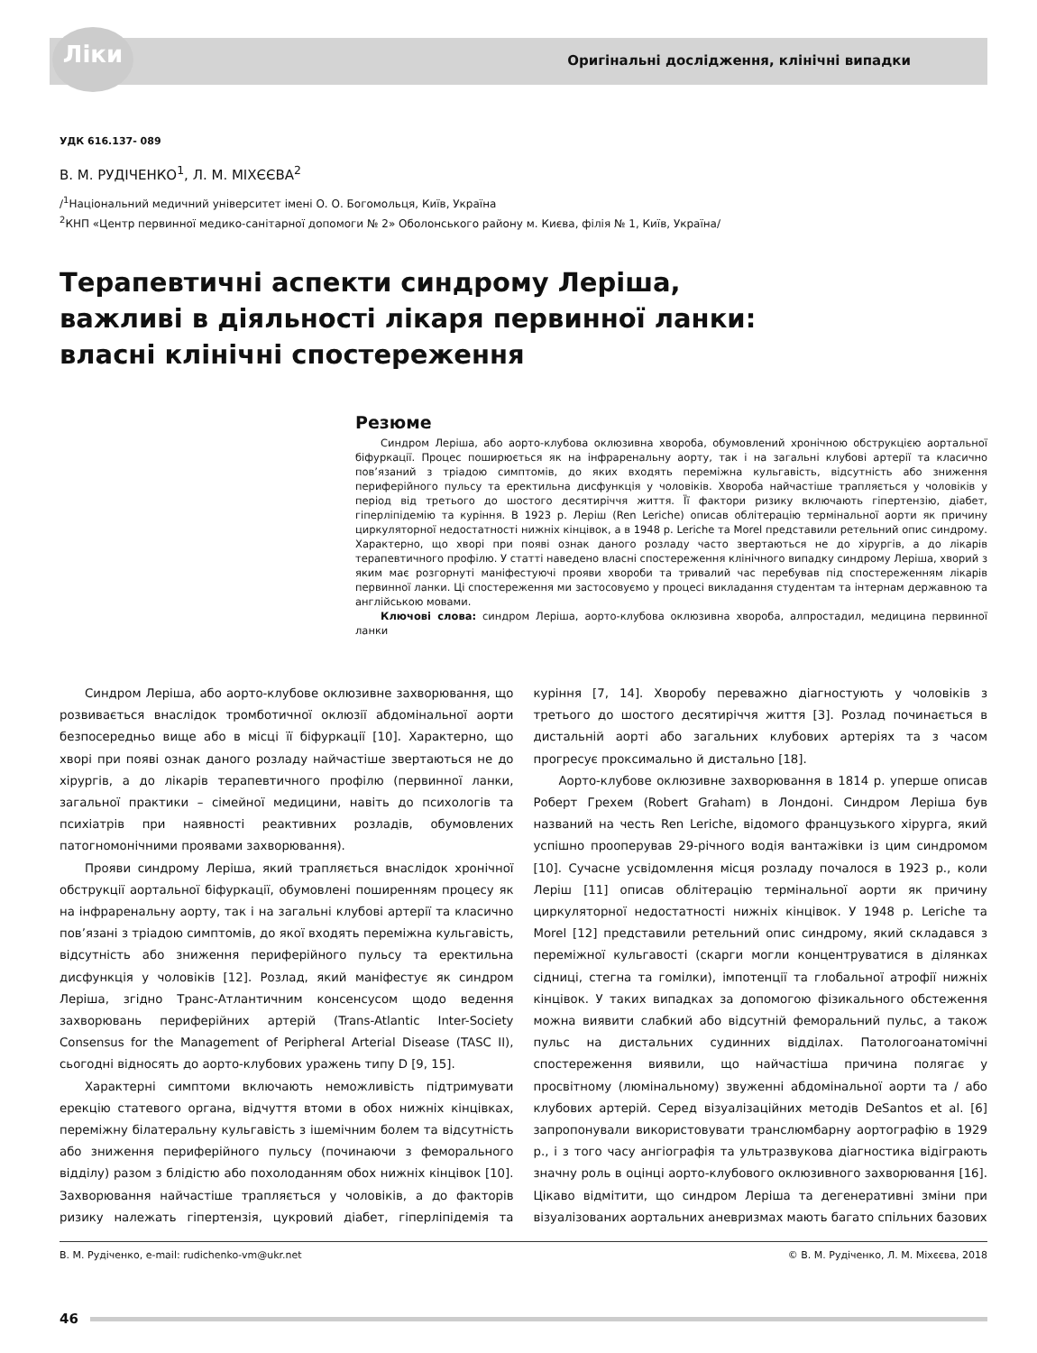Ліки
Оригінальні дослідження, клінічні випадки
УДК 616.137- 089
В. М. РУДІЧЕНКО<sup>1</sup>, Л. М. МІХЄЄВА<sup>2</sup>
/<sup>1</sup>Національний медичний університет імені О. О. Богомольця, Київ, Україна
<sup>2</sup> КНП «Центр первинної медико-санітарної допомоги № 2» Оболонського району м. Києва, філія № 1, Київ, Україна/
Терапевтичні аспекти синдрому Леріша,
важливі в діяльності лікаря первинної ланки:
власні клінічні спостереження
Резюме
Синдром Леріша, або аорто-клубова оклюзивна хвороба, обумовлений хронічною обструкцією аортальної біфуркації. Процес поширюється як на інфраренальну аорту, так і на загальні клубові артерії та класично пов’язаний з тріадою симптомів, до яких входять переміжна кульгавість, відсутність або зниження периферійного пульсу та еректильна дисфункція у чоловіків. Хвороба найчастіше трапляється у чоловіків у період від третього до шостого десятиріччя життя. Її фактори ризику включають гіпертензію, діабет, гіперліпідемію та куріння. В 1923 р. Леріш (Ren Leriche) описав облітерацію термінальної аорти як причину циркуляторної недостатності нижніх кінцівок, а в 1948 р. Leriche та Morel представили ретельний опис синдрому. Характерно, що хворі при появі ознак даного розладу часто звертаються не до хірургів, а до лікарів терапевтичного профілю. У статті наведено власні спостереження клінічного випадку синдрому Леріша, хворий з яким має розгорнуті маніфестуючі прояви хвороби та тривалий час перебував під спостереженням лікарів первинної ланки. Ці спостереження ми застосовуємо у процесі викладання студентам та інтернам державною та англійською мовами.
Ключові слова: синдром Леріша, аорто-клубова оклюзивна хвороба, алпростадил, медицина первинної ланки
Синдром Леріша, або аорто-клубове оклюзивне захворювання, що розвивається внаслідок тромботичної оклюзії абдомінальної аорти безпосередньо вище або в місці її біфуркації [10]. Характерно, що хворі при появі ознак даного розладу найчастіше звертаються не до хірургів, а до лікарів терапевтичного профілю (первинної ланки, загальної практики – сімейної медицини, навіть до психологів та психіатрів при наявності реактивних розладів, обумовлених патогномонічними проявами захворювання).
Прояви синдрому Леріша, який трапляється внаслідок хронічної обструкції аортальної біфуркації, обумовлені поширенням процесу як на інфраренальну аорту, так і на загальні клубові артерії та класично пов’язані з тріадою симптомів, до якої входять переміжна кульгавість, відсутність або зниження периферійного пульсу та еректильна дисфункція у чоловіків [12]. Розлад, який маніфестує як синдром Леріша, згідно Транс-Атлантичним консенсусом щодо ведення захворювань периферійних артерій (Trans-Atlantic Inter-Society Consensus for the Management of Peripheral Arterial Disease (TASC II), сьогодні відносять до аорто-клубових уражень типу D [9, 15].
Характерні симптоми включають неможливість підтримувати ерекцію статевого органа, відчуття втоми в обох нижніх кінцівках, переміжну білатеральну кульгавість з ішемічним болем та відсутність або зниження периферійного пульсу (починаючи з феморального відділу) разом з блідістю або похолоданням обох нижніх кінцівок [10]. Захворювання найчастіше трапляється у чоловіків, а до факторів ризику належать гіпертензія, цукровий діабет, гіперліпідемія та куріння [7, 14]. Хворобу переважно діагностують у чоловіків з третього до шостого десятиріччя життя [3]. Розлад починається в дистальній аорті або загальних клубових артеріях та з часом прогресує проксимально й дистально [18].
Аорто-клубове оклюзивне захворювання в 1814 р. уперше описав Роберт Грехем (Robert Graham) в Лондоні. Синдром Леріша був названий на честь Ren Leriche, відомого французького хірурга, який успішно прооперував 29-річного водія вантажівки із цим синдромом [10]. Сучасне усвідомлення місця розладу почалося в 1923 р., коли Леріш [11] описав облітерацію термінальної аорти як причину циркуляторної недостатності нижніх кінцівок. У 1948 р. Leriche та Morel [12] представили ретельний опис синдрому, який складався з переміжної кульгавості (скарги могли концентруватися в ділянках сідниці, стегна та гомілки), імпотенції та глобальної атрофії нижніх кінцівок. У таких випадках за допомогою фізикального обстеження можна виявити слабкий або відсутній феморальний пульс, а також пульс на дистальних судинних відділах. Патологоанатомічні спостереження виявили, що найчастіша причина полягає у просвітному (люмінальному) звуженні абдомінальної аорти та / або клубових артерій. Серед візуалізаційних методів DeSantos et al. [6] запропонували використовувати транслюмбарну аортографію в 1929 р., і з того часу ангіографія та ультразвукова діагностика відіграють значну роль в оцінці аорто-клубового оклюзивного захворювання [16]. Цікаво відмітити, що синдром Леріша та дегенеративні зміни при візуалізованих аортальних аневризмах мають багато спільних базових
В. М. Рудіченко, e-mail: rudichenko-vm@ukr.net © В. М. Рудіченко, Л. М. Міхєєва, 2018
46